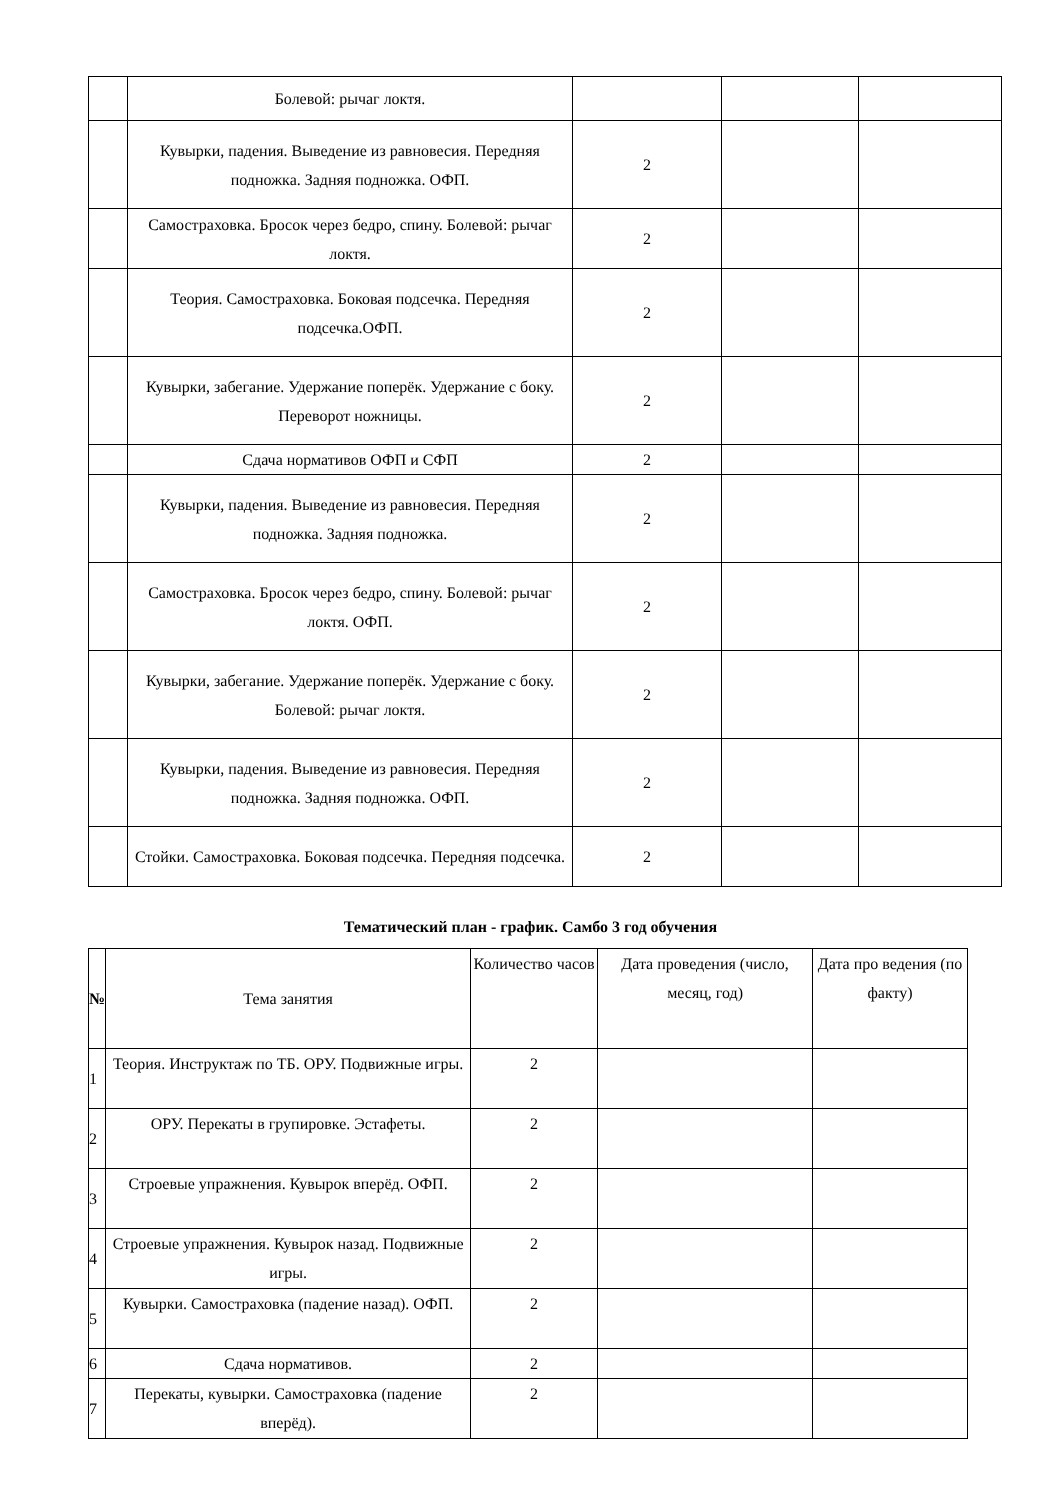| | Болевой: рычаг локтя. | | | |
| | Кувырки, падения. Выведение из равновесия. Передняя подножка. Задняя подножка. ОФП. | 2 | | |
| | Самостраховка. Бросок через бедро, спину. Болевой: рычаг локтя. | 2 | | |
| | Теория. Самостраховка. Боковая подсечка. Передняя подсечка.ОФП. | 2 | | |
| | Кувырки, забегание. Удержание поперёк. Удержание с боку. Переворот ножницы. | 2 | | |
| | Сдача нормативов ОФП и СФП | 2 | | |
| | Кувырки, падения. Выведение из равновесия. Передняя подножка. Задняя подножка. | 2 | | |
| | Самостраховка. Бросок через бедро, спину. Болевой: рычаг локтя. ОФП. | 2 | | |
| | Кувырки, забегание. Удержание поперёк. Удержание с боку. Болевой: рычаг локтя. | 2 | | |
| | Кувырки, падения. Выведение из равновесия. Передняя подножка. Задняя подножка. ОФП. | 2 | | |
| | Стойки. Самостраховка. Боковая подсечка. Передняя подсечка. | 2 | | |
Тематический план - график. Самбо 3 год обучения
| № | Тема занятия | Количество часов | Дата проведения (число, месяц, год) | Дата про ведения (по факту) |
| 1 | Теория. Инструктаж по ТБ. ОРУ. Подвижные игры. | 2 | | |
| 2 | ОРУ. Перекаты в групировке. Эстафеты. | 2 | | |
| 3 | Строевые упражнения. Кувырок вперёд. ОФП. | 2 | | |
| 4 | Строевые упражнения. Кувырок назад. Подвижные игры. | 2 | | |
| 5 | Кувырки. Самостраховка (падение назад). ОФП. | 2 | | |
| 6 | Сдача нормативов. | 2 | | |
| 7 | Перекаты, кувырки. Самостраховка (падение вперёд). | 2 | | |